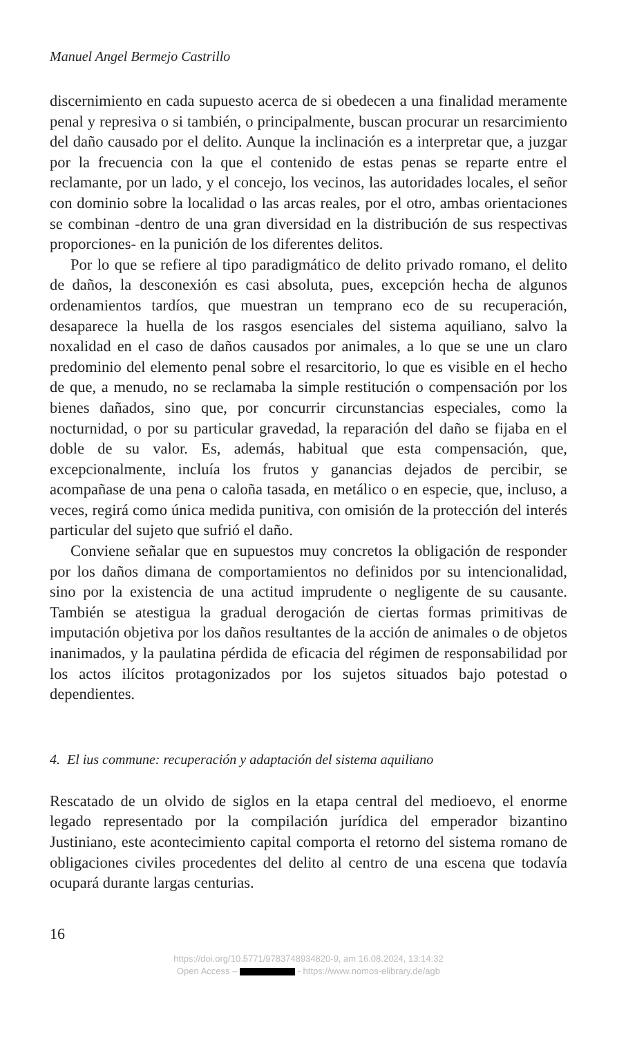Manuel Angel Bermejo Castrillo
discernimiento en cada supuesto acerca de si obedecen a una finalidad meramente penal y represiva o si también, o principalmente, buscan procurar un resarcimiento del daño causado por el delito. Aunque la inclinación es a interpretar que, a juzgar por la frecuencia con la que el contenido de estas penas se reparte entre el reclamante, por un lado, y el concejo, los vecinos, las autoridades locales, el señor con dominio sobre la localidad o las arcas reales, por el otro, ambas orientaciones se combinan -dentro de una gran diversidad en la distribución de sus respectivas proporciones- en la punición de los diferentes delitos.
Por lo que se refiere al tipo paradigmático de delito privado romano, el delito de daños, la desconexión es casi absoluta, pues, excepción hecha de algunos ordenamientos tardíos, que muestran un temprano eco de su recuperación, desaparece la huella de los rasgos esenciales del sistema aquiliano, salvo la noxalidad en el caso de daños causados por animales, a lo que se une un claro predominio del elemento penal sobre el resarcitorio, lo que es visible en el hecho de que, a menudo, no se reclamaba la simple restitución o compensación por los bienes dañados, sino que, por concurrir circunstancias especiales, como la nocturnidad, o por su particular gravedad, la reparación del daño se fijaba en el doble de su valor. Es, además, habitual que esta compensación, que, excepcionalmente, incluía los frutos y ganancias dejados de percibir, se acompañase de una pena o caloña tasada, en metálico o en especie, que, incluso, a veces, regirá como única medida punitiva, con omisión de la protección del interés particular del sujeto que sufrió el daño.
Conviene señalar que en supuestos muy concretos la obligación de responder por los daños dimana de comportamientos no definidos por su intencionalidad, sino por la existencia de una actitud imprudente o negligente de su causante. También se atestigua la gradual derogación de ciertas formas primitivas de imputación objetiva por los daños resultantes de la acción de animales o de objetos inanimados, y la paulatina pérdida de eficacia del régimen de responsabilidad por los actos ilícitos protagonizados por los sujetos situados bajo potestad o dependientes.
4. El ius commune: recuperación y adaptación del sistema aquiliano
Rescatado de un olvido de siglos en la etapa central del medioevo, el enorme legado representado por la compilación jurídica del emperador bizantino Justiniano, este acontecimiento capital comporta el retorno del sistema romano de obligaciones civiles procedentes del delito al centro de una escena que todavía ocupará durante largas centurias.
16
https://doi.org/10.5771/9783748934820-9, am 16.08.2024, 13:14:32
Open Access – - https://www.nomos-elibrary.de/agb